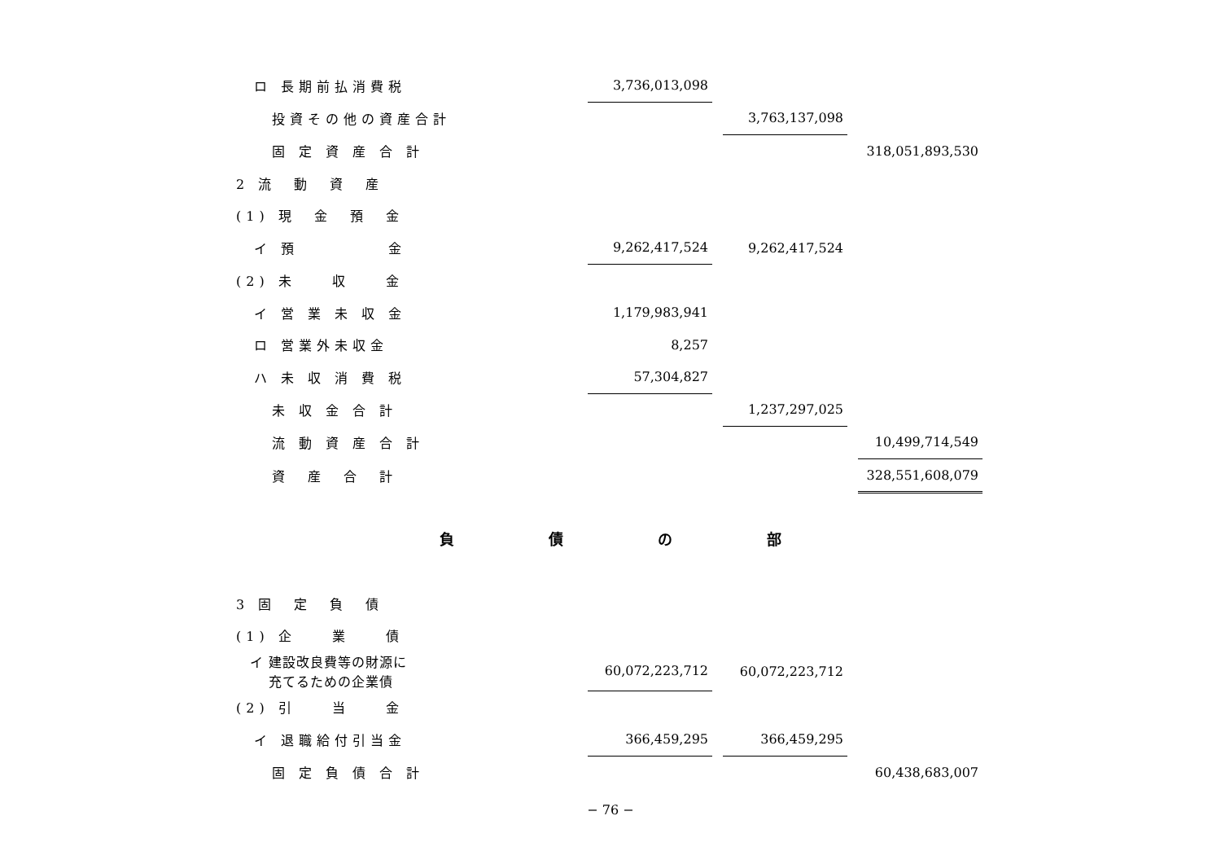| ロ 長期前払消費税 | | 3,736,013,098 | | | | |
| 投資その他の資産合計 | | | | 3,763,137,098 | | |
| 固 定 資 産 合 計 | | | | | | 318,051,893,530 |
| 2 流 動 資 産 | | | | | | |
| (1) 現 金 預 金 | | | | | | |
| イ 預 金 | | 9,262,417,524 | | 9,262,417,524 | | |
| (2) 未 収 金 | | | | | | |
| イ 営 業 未 収 金 | | 1,179,983,941 | | | | |
| ロ 営業外未収金 | | 8,257 | | | | |
| ハ 未 収 消 費 税 | | 57,304,827 | | | | |
| 未 収 金 合 計 | | | | 1,237,297,025 | | |
| 流 動 資 産 合 計 | | | | | | 10,499,714,549 |
| 資 産 合 計 | | | | | | 328,551,608,079 |
負 債 の 部
| 3 固 定 負 債 | | | | | | |
| (1) 企 業 債 | | | | | | |
| イ 建設改良費等の財源に 充てるための企業債 | | 60,072,223,712 | | 60,072,223,712 | | |
| (2) 引 当 金 | | | | | | |
| イ 退職給付引当金 | | 366,459,295 | | 366,459,295 | | |
| 固 定 負 債 合 計 | | | | | | 60,438,683,007 |
− 76 −